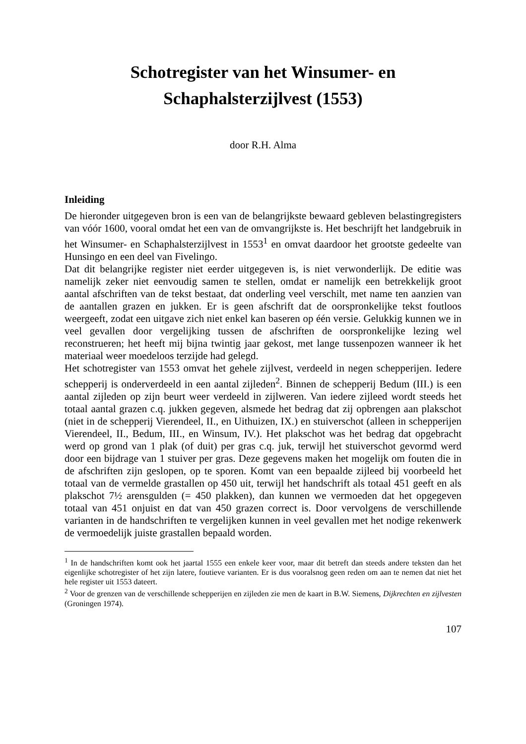Schotregister van het Winsumer- en
Schaphalsterzijlvest (1553)
door R.H. Alma
Inleiding
De hieronder uitgegeven bron is een van de belangrijkste bewaard gebleven belastingregisters van vóór 1600, vooral omdat het een van de omvangrijkste is. Het beschrijft het landgebruik in het Winsumer- en Schaphalsterzijlvest in 1553<sup>1</sup> en omvat daardoor het grootste gedeelte van Hunsingo en een deel van Fivelingo.
Dat dit belangrijke register niet eerder uitgegeven is, is niet verwonderlijk. De editie was namelijk zeker niet eenvoudig samen te stellen, omdat er namelijk een betrekkelijk groot aantal afschriften van de tekst bestaat, dat onderling veel verschilt, met name ten aanzien van de aantallen grazen en jukken. Er is geen afschrift dat de oorspronkelijke tekst foutloos weergeeft, zodat een uitgave zich niet enkel kan baseren op één versie. Gelukkig kunnen we in veel gevallen door vergelijking tussen de afschriften de oorspronkelijke lezing wel reconstrueren; het heeft mij bijna twintig jaar gekost, met lange tussenpozen wanneer ik het materiaal weer moedeloos terzijde had gelegd.
Het schotregister van 1553 omvat het gehele zijlvest, verdeeld in negen schepperijen. Iedere schepperij is onderverdeeld in een aantal zijleden<sup>2</sup>. Binnen de schepperij Bedum (III.) is een aantal zijleden op zijn beurt weer verdeeld in zijlweren. Van iedere zijleed wordt steeds het totaal aantal grazen c.q. jukken gegeven, alsmede het bedrag dat zij opbrengen aan plakschot (niet in de schepperij Vierendeel, II., en Uithuizen, IX.) en stuiverschot (alleen in schepperijen Vierendeel, II., Bedum, III., en Winsum, IV.). Het plakschot was het bedrag dat opgebracht werd op grond van 1 plak (of duit) per gras c.q. juk, terwijl het stuiverschot gevormd werd door een bijdrage van 1 stuiver per gras. Deze gegevens maken het mogelijk om fouten die in de afschriften zijn geslopen, op te sporen. Komt van een bepaalde zijleed bij voorbeeld het totaal van de vermelde grastallen op 450 uit, terwijl het handschrift als totaal 451 geeft en als plakschot 7½ arensgulden (= 450 plakken), dan kunnen we vermoeden dat het opgegeven totaal van 451 onjuist en dat van 450 grazen correct is. Door vervolgens de verschillende varianten in de handschriften te vergelijken kunnen in veel gevallen met het nodige rekenwerk de vermoedelijk juiste grastallen bepaald worden.
<sup>1</sup> In de handschriften komt ook het jaartal 1555 een enkele keer voor, maar dit betreft dan steeds andere teksten dan het eigenlijke schotregister of het zijn latere, foutieve varianten. Er is dus vooralsnog geen reden om aan te nemen dat niet het hele register uit 1553 dateert.
<sup>2</sup> Voor de grenzen van de verschillende schepperijen en zijleden zie men de kaart in B.W. Siemens, Dijkrechten en zijlvesten (Groningen 1974).
107